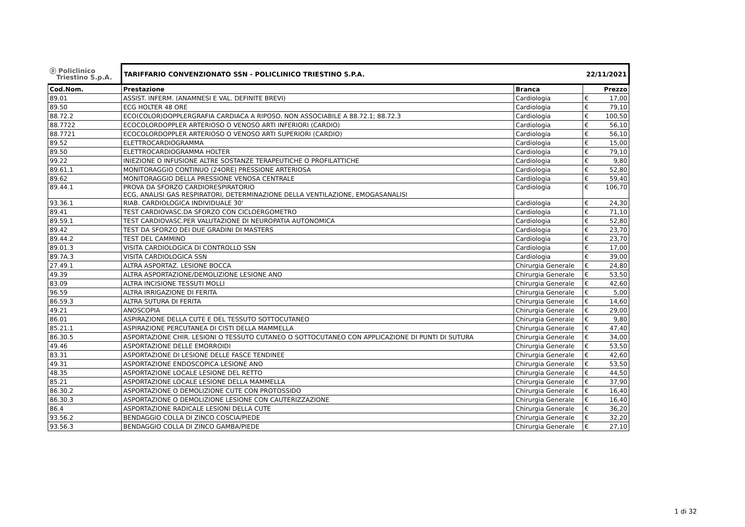| ⓟ Policlinico Triestino S.p.A. | TARIFFARIO CONVENZIONATO SSN - POLICLINICO TRIESTINO S.P.A. | | 22/11/2021 | |
| Cod.Nom. | Prestazione | Branca | | Prezzo |
| 89.01 | ASSIST. INFERM. (ANAMNESI E VAL. DEFINITE BREVI) | Cardiologia | € | 17,00 |
| 89.50 | ECG HOLTER 48 ORE | Cardiologia | € | 79,10 |
| 88.72.2 | ECO(COLOR)DOPPLERGRAFIA CARDIACA A RIPOSO. NON ASSOCIABILE A 88.72.1; 88.72.3 | Cardiologia | € | 100,50 |
| 88.7722 | ECOCOLORDOPPLER ARTERIOSO O VENOSO ARTI INFERIORI (CARDIO) | Cardiologia | € | 56,10 |
| 88.7721 | ECOCOLORDOPPLER ARTERIOSO O VENOSO ARTI SUPERIORI (CARDIO) | Cardiologia | € | 56,10 |
| 89.52 | ELETTROCARDIOGRAMMA | Cardiologia | € | 15,00 |
| 89.50 | ELETTROCARDIOGRAMMA HOLTER | Cardiologia | € | 79,10 |
| 99.22 | INIEZIONE O INFUSIONE ALTRE SOSTANZE TERAPEUTICHE O PROFILATTICHE | Cardiologia | € | 9,80 |
| 89.61.1 | MONITORAGGIO CONTINUO (24ORE) PRESSIONE ARTERIOSA | Cardiologia | € | 52,80 |
| 89.62 | MONITORAGGIO DELLA PRESSIONE VENOSA CENTRALE | Cardiologia | € | 59,40 |
| 89.44.1 | PROVA DA SFORZO CARDIORESPIRATORIO ECG, ANALISI GAS RESPIRATORI, DETERMINAZIONE DELLA VENTILAZIONE, EMOGASANALISI | Cardiologia | € | 106,70 |
| 93.36.1 | RIAB. CARDIOLOGICA INDIVIDUALE 30' | Cardiologia | € | 24,30 |
| 89.41 | TEST CARDIOVASC.DA SFORZO CON CICLOERGOMETRO | Cardiologia | € | 71,10 |
| 89.59.1 | TEST CARDIOVASC.PER VALUTAZIONE DI NEUROPATIA AUTONOMICA | Cardiologia | € | 52,80 |
| 89.42 | TEST DA SFORZO DEI DUE GRADINI DI MASTERS | Cardiologia | € | 23,70 |
| 89.44.2 | TEST DEL CAMMINO | Cardiologia | € | 23,70 |
| 89.01.3 | VISITA CARDIOLOGICA DI CONTROLLO SSN | Cardiologia | € | 17,00 |
| 89.7A.3 | VISITA CARDIOLOGICA SSN | Cardiologia | € | 39,00 |
| 27.49.1 | ALTRA ASPORTAZ. LESIONE BOCCA | Chirurgia Generale | € | 24,80 |
| 49.39 | ALTRA ASPORTAZIONE/DEMOLIZIONE LESIONE ANO | Chirurgia Generale | € | 53,50 |
| 83.09 | ALTRA INCISIONE TESSUTI MOLLI | Chirurgia Generale | € | 42,60 |
| 96.59 | ALTRA IRRIGAZIONE DI FERITA | Chirurgia Generale | € | 5,00 |
| 86.59.3 | ALTRA SUTURA DI FERITA | Chirurgia Generale | € | 14,60 |
| 49.21 | ANOSCOPIA | Chirurgia Generale | € | 29,00 |
| 86.01 | ASPIRAZIONE DELLA CUTE E DEL TESSUTO SOTTOCUTANEO | Chirurgia Generale | € | 9,80 |
| 85.21.1 | ASPIRAZIONE PERCUTANEA DI CISTI DELLA MAMMELLA | Chirurgia Generale | € | 47,40 |
| 86.30.5 | ASPORTAZIONE CHIR. LESIONI O TESSUTO CUTANEO O SOTTOCUTANEO CON APPLICAZIONE DI PUNTI DI SUTURA | Chirurgia Generale | € | 34,00 |
| 49.46 | ASPORTAZIONE DELLE EMORROIDI | Chirurgia Generale | € | 53,50 |
| 83.31 | ASPORTAZIONE DI LESIONE DELLE FASCE TENDINEE | Chirurgia Generale | € | 42,60 |
| 49.31 | ASPORTAZIONE ENDOSCOPICA LESIONE ANO | Chirurgia Generale | € | 53,50 |
| 48.35 | ASPORTAZIONE LOCALE LESIONE DEL RETTO | Chirurgia Generale | € | 44,50 |
| 85.21 | ASPORTAZIONE LOCALE LESIONE DELLA MAMMELLA | Chirurgia Generale | € | 37,90 |
| 86.30.2 | ASPORTAZIONE O DEMOLIZIONE CUTE CON PROTOSSIDO | Chirurgia Generale | € | 16,40 |
| 86.30.3 | ASPORTAZIONE O DEMOLIZIONE LESIONE CON CAUTERIZZAZIONE | Chirurgia Generale | € | 16,40 |
| 86.4 | ASPORTAZIONE RADICALE LESIONI DELLA CUTE | Chirurgia Generale | € | 36,20 |
| 93.56.2 | BENDAGGIO COLLA DI ZINCO COSCIA/PIEDE | Chirurgia Generale | € | 32,20 |
| 93.56.3 | BENDAGGIO COLLA DI ZINCO GAMBA/PIEDE | Chirurgia Generale | € | 27,10 |
1 di 32